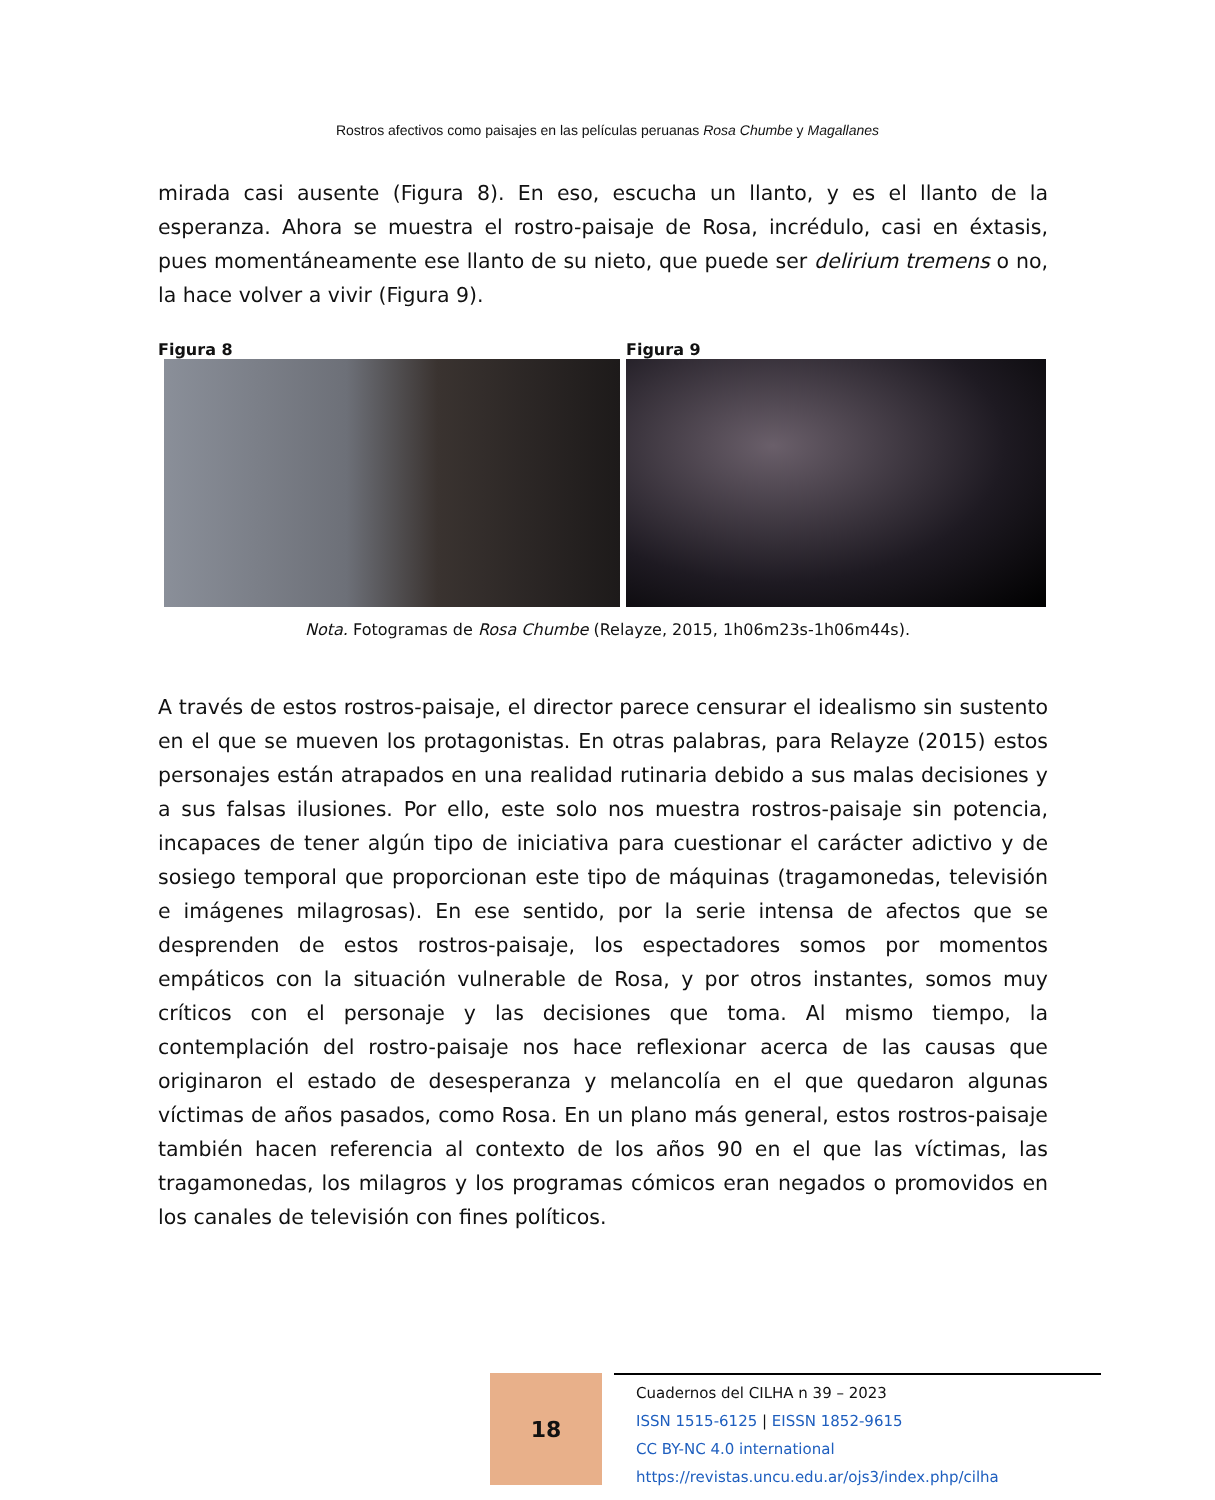Rostros afectivos como paisajes en las películas peruanas Rosa Chumbe y Magallanes
mirada casi ausente (Figura 8). En eso, escucha un llanto, y es el llanto de la esperanza. Ahora se muestra el rostro-paisaje de Rosa, incrédulo, casi en éxtasis, pues momentáneamente ese llanto de su nieto, que puede ser delirium tremens o no, la hace volver a vivir (Figura 9).
Figura 8 Figura 9
Nota. Fotogramas de Rosa Chumbe (Relayze, 2015, 1h06m23s-1h06m44s).
A través de estos rostros-paisaje, el director parece censurar el idealismo sin sustento en el que se mueven los protagonistas. En otras palabras, para Relayze (2015) estos personajes están atrapados en una realidad rutinaria debido a sus malas decisiones y a sus falsas ilusiones. Por ello, este solo nos muestra rostros-paisaje sin potencia, incapaces de tener algún tipo de iniciativa para cuestionar el carácter adictivo y de sosiego temporal que proporcionan este tipo de máquinas (tragamonedas, televisión e imágenes milagrosas). En ese sentido, por la serie intensa de afectos que se desprenden de estos rostros-paisaje, los espectadores somos por momentos empáticos con la situación vulnerable de Rosa, y por otros instantes, somos muy críticos con el personaje y las decisiones que toma. Al mismo tiempo, la contemplación del rostro-paisaje nos hace reflexionar acerca de las causas que originaron el estado de desesperanza y melancolía en el que quedaron algunas víctimas de años pasados, como Rosa. En un plano más general, estos rostros-paisaje también hacen referencia al contexto de los años 90 en el que las víctimas, las tragamonedas, los milagros y los programas cómicos eran negados o promovidos en los canales de televisión con fines políticos.
18
Cuadernos del CILHA n 39 – 2023
ISSN 1515-6125 | EISSN 1852-9615
CC BY-NC 4.0 international
https://revistas.uncu.edu.ar/ojs3/index.php/cilha